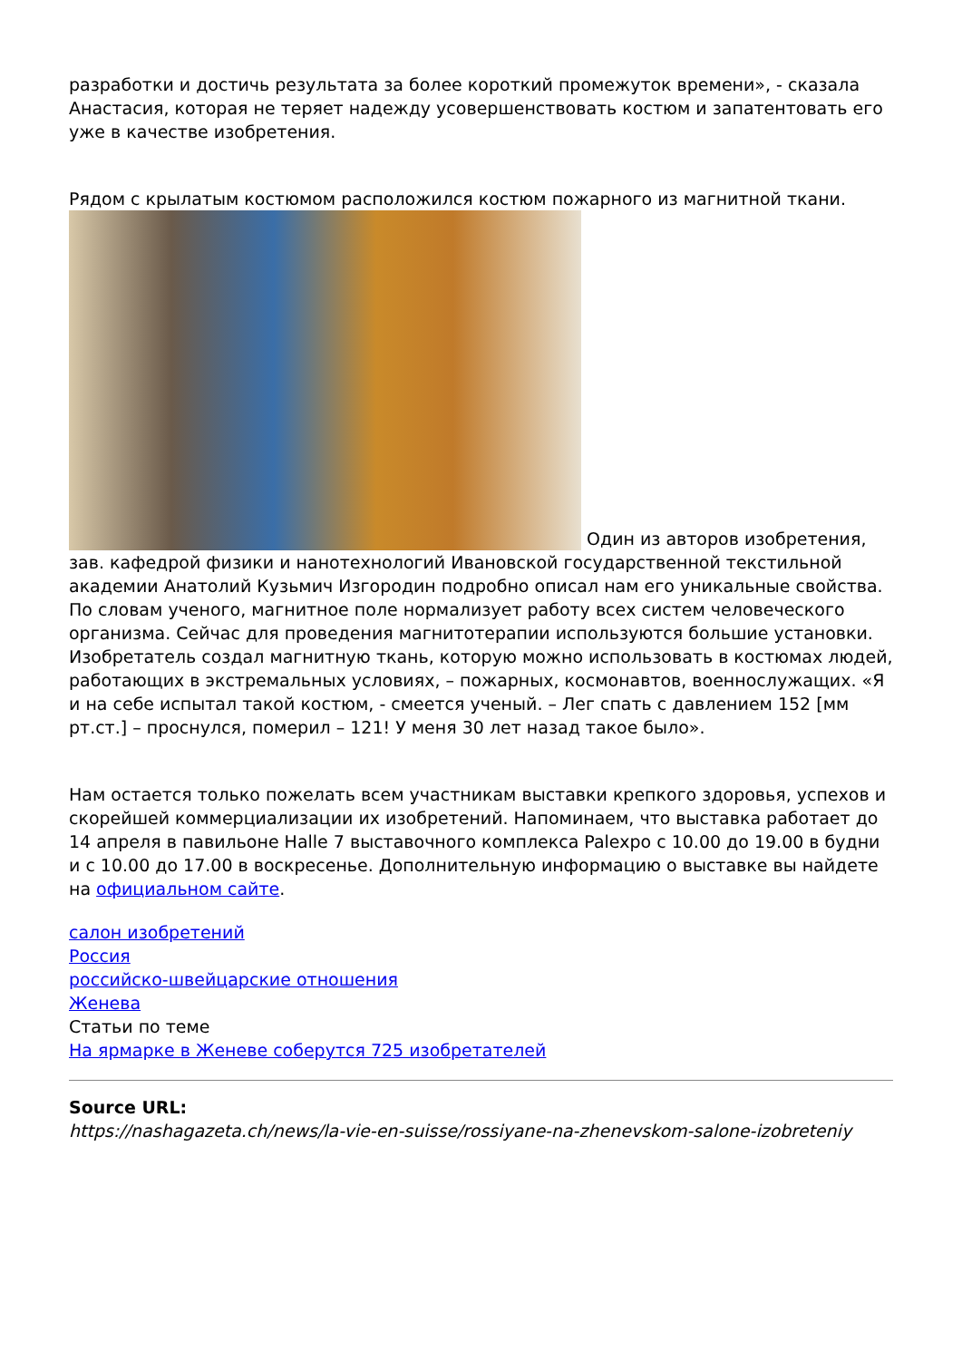разработки и достичь результата за более короткий промежуток времени», - сказала Анастасия, которая не теряет надежду усовершенствовать костюм и запатентовать его уже в качестве изобретения.
Рядом с крылатым костюмом расположился костюм пожарного из магнитной ткани.
Один из авторов изобретения, зав. кафедрой физики и нанотехнологий Ивановской государственной текстильной академии Анатолий Кузьмич Изгородин подробно описал нам его уникальные свойства. По словам ученого, магнитное поле нормализует работу всех систем человеческого организма. Сейчас для проведения магнитотерапии используются большие установки. Изобретатель создал магнитную ткань, которую можно использовать в костюмах людей, работающих в экстремальных условиях, – пожарных, космонавтов, военнослужащих. «Я и на себе испытал такой костюм, - смеется ученый. – Лег спать с давлением 152 [мм рт.ст.] – проснулся, померил – 121! У меня 30 лет назад такое было».
Нам остается только пожелать всем участникам выставки крепкого здоровья, успехов и скорейшей коммерциализации их изобретений. Напоминаем, что выставка работает до 14 апреля в павильоне Halle 7 выставочного комплекса Palexpo с 10.00 до 19.00 в будни и с 10.00 до 17.00 в воскресенье. Дополнительную информацию о выставке вы найдете на официальном сайте.
салон изобретений
Россия
российско-швейцарские отношения
Женева
Статьи по теме
На ярмарке в Женеве соберутся 725 изобретателей
Source URL:
https://nashagazeta.ch/news/la-vie-en-suisse/rossiyane-na-zhenevskom-salone-izobreteniy